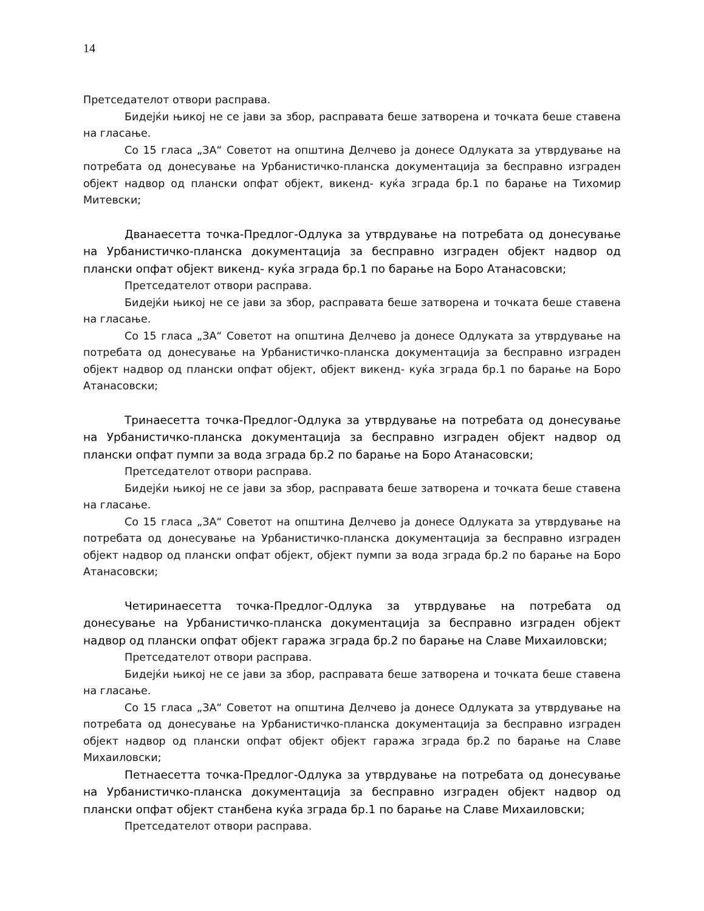14
Претседателот отвори расправа.
Бидејќи њикој не се јави за збор, расправата беше затворена и точката беше ставена на гласање.
Со 15 гласа „ЗА“ Советот на општина Делчево ја донесе Одлуката за утврдување на потребата од донесување на Урбанистичко-планска документација за бесправно изграден објект надвор од плански опфат објект, викенд- куќа зграда бр.1 по барање на Тихомир Митевски;
Дванаесетта точка-Предлог-Одлука за утврдување на потребата од донесување на Урбанистичко-планска документација за бесправно изграден објект надвор од плански опфат објект викенд- куќа зграда бр.1 по барање на Боро Атанасовски;
Претседателот отвори расправа.
Бидејќи њикој не се јави за збор, расправата беше затворена и точката беше ставена на гласање.
Со 15 гласа „ЗА“ Советот на општина Делчево ја донесе Одлуката за утврдување на потребата од донесување на Урбанистичко-планска документација за бесправно изграден објект надвор од плански опфат објект, објект викенд- куќа зграда бр.1 по барање на Боро Атанасовски;
Тринаесетта точка-Предлог-Одлука за утврдување на потребата од донесување на Урбанистичко-планска документација за бесправно изграден објект надвор од плански опфат пумпи за вода зграда бр.2 по барање на Боро Атанасовски;
Претседателот отвори расправа.
Бидејќи њикој не се јави за збор, расправата беше затворена и точката беше ставена на гласање.
Со 15 гласа „ЗА“ Советот на општина Делчево ја донесе Одлуката за утврдување на потребата од донесување на Урбанистичко-планска документација за бесправно изграден објект надвор од плански опфат објект, објект пумпи за вода зграда бр.2 по барање на Боро Атанасовски;
Четиринаесетта точка-Предлог-Одлука за утврдување на потребата од донесување на Урбанистичко-планска документација за бесправно изграден објект надвор од плански опфат објект гаража зграда бр.2 по барање на Славе Михаиловски;
Претседателот отвори расправа.
Бидејќи њикој не се јави за збор, расправата беше затворена и точката беше ставена на гласање.
Со 15 гласа „ЗА“ Советот на општина Делчево ја донесе Одлуката за утврдување на потребата од донесување на Урбанистичко-планска документација за бесправно изграден објект надвор од плански опфат објект објект гаража зграда бр.2 по барање на Славе Михаиловски;
Петнаесетта точка-Предлог-Одлука за утврдување на потребата од донесување на Урбанистичко-планска документација за бесправно изграден објект надвор од плански опфат објект станбена куќа зграда бр.1 по барање на Славе Михаиловски;
Претседателот отвори расправа.